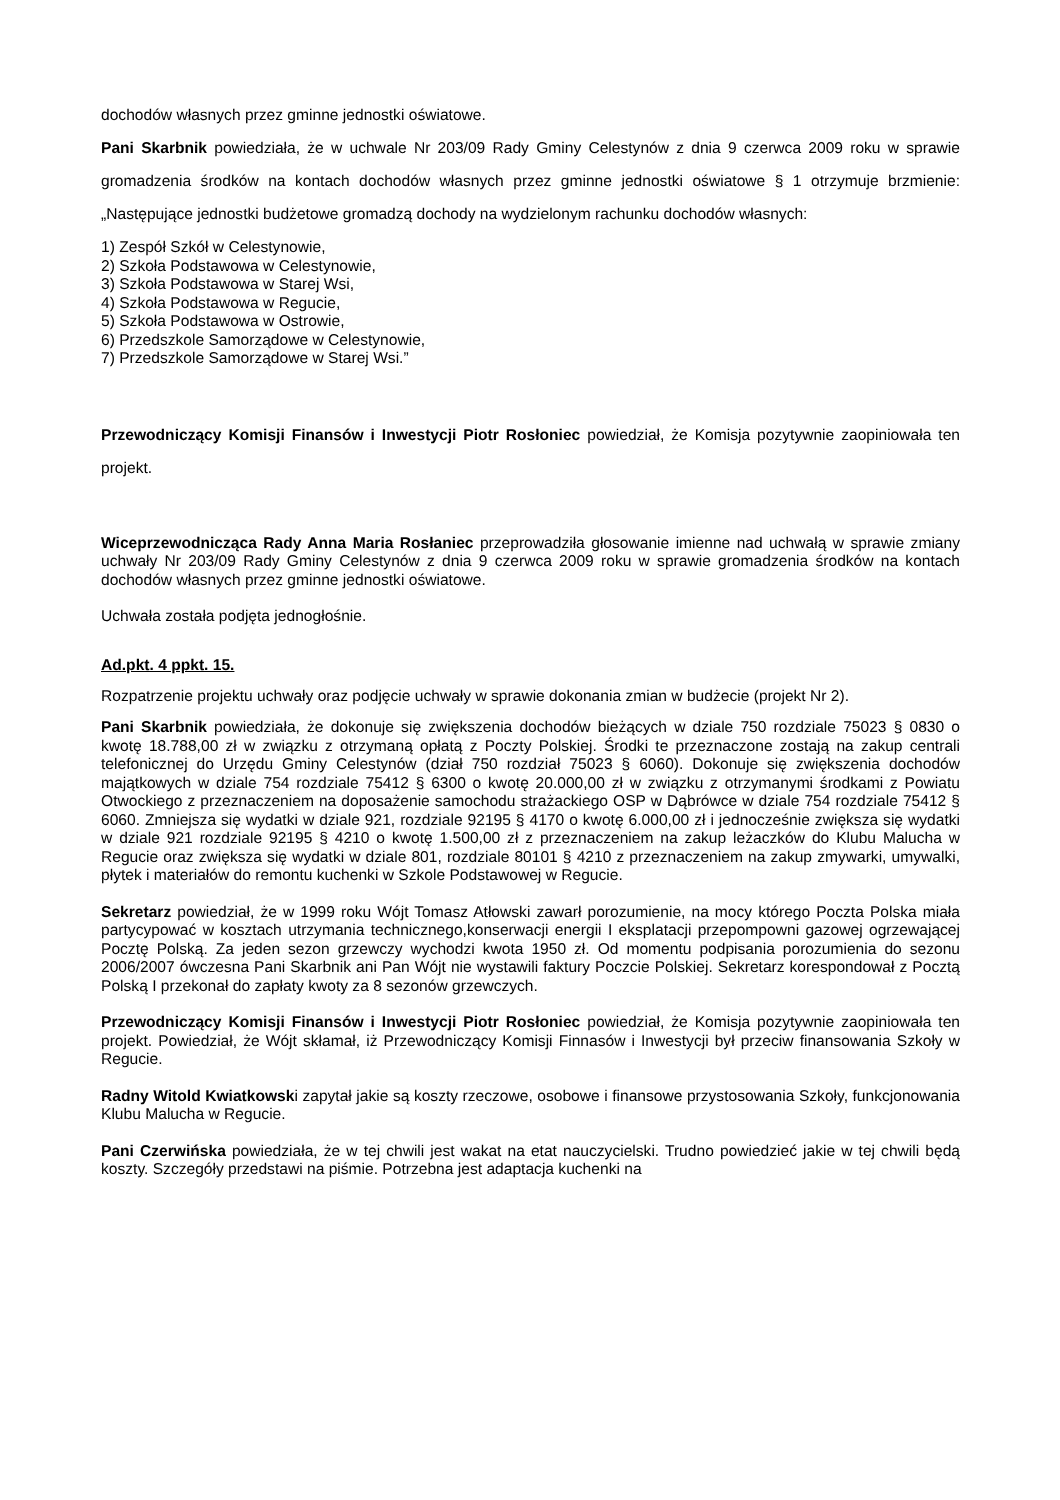dochodów własnych przez gminne jednostki oświatowe.
Pani Skarbnik powiedziała, że w uchwale Nr 203/09 Rady Gminy Celestynów z dnia 9 czerwca 2009 roku w sprawie gromadzenia środków na kontach dochodów własnych przez gminne jednostki oświatowe § 1 otrzymuje brzmienie: „Następujące jednostki budżetowe gromadzą dochody na wydzielonym rachunku dochodów własnych:
1) Zespół Szkół w Celestynowie,
2) Szkoła Podstawowa w Celestynowie,
3) Szkoła Podstawowa w Starej Wsi,
4) Szkoła Podstawowa w Regucie,
5) Szkoła Podstawowa w Ostrowie,
6) Przedszkole Samorządowe w Celestynowie,
7) Przedszkole Samorządowe w Starej Wsi.”
Przewodniczący Komisji Finansów i Inwestycji Piotr Rosłoniec powiedział, że Komisja pozytywnie zaopiniowała ten projekt.
Wiceprzewodnicząca Rady Anna Maria Rosłaniec przeprowadziła głosowanie imienne nad uchwałą w sprawie zmiany uchwały Nr 203/09 Rady Gminy Celestynów z dnia 9 czerwca 2009 roku w sprawie gromadzenia środków na kontach dochodów własnych przez gminne jednostki oświatowe.
Uchwała została podjęta jednogłośnie.
Ad.pkt. 4 ppkt. 15.
Rozpatrzenie projektu uchwały oraz podjęcie uchwały w sprawie dokonania zmian w budżecie (projekt Nr 2).
Pani Skarbnik powiedziała, że dokonuje się zwiększenia dochodów bieżących w dziale 750 rozdziale 75023 § 0830 o kwotę 18.788,00 zł w związku z otrzymaną opłatą z Poczty Polskiej. Środki te przeznaczone zostają na zakup centrali telefonicznej do Urzędu Gminy Celestynów (dział 750 rozdział 75023 § 6060). Dokonuje się zwiększenia dochodów majątkowych w dziale 754 rozdziale 75412 § 6300 o kwotę 20.000,00 zł w związku z otrzymanymi środkami z Powiatu Otwockiego z przeznaczeniem na doposażenie samochodu strażackiego OSP w Dąbrówce w dziale 754 rozdziale 75412 § 6060. Zmniejsza się wydatki w dziale 921, rozdziale 92195 § 4170 o kwotę 6.000,00 zł i jednocześnie zwiększa się wydatki w dziale 921 rozdziale 92195 § 4210 o kwotę 1.500,00 zł z przeznaczeniem na zakup leżaczków do Klubu Malucha w Regucie oraz zwiększa się wydatki w dziale 801, rozdziale 80101 § 4210 z przeznaczeniem na zakup zmywarki, umywalki, płytek i materiałów do remontu kuchenki w Szkole Podstawowej w Regucie.
Sekretarz powiedział, że w 1999 roku Wójt Tomasz Atłowski zawarł porozumienie, na mocy którego Poczta Polska miała partycypować w kosztach utrzymania technicznego,konserwacji energii I eksplatacji przepompowni gazowej ogrzewającej Pocztę Polską. Za jeden sezon grzewczy wychodzi kwota 1950 zł. Od momentu podpisania porozumienia do sezonu 2006/2007 ówczesna Pani Skarbnik ani Pan Wójt nie wystawili faktury Poczcie Polskiej. Sekretarz korespondował z Pocztą Polską I przekonał do zapłaty kwoty za 8 sezonów grzewczych.
Przewodniczący Komisji Finansów i Inwestycji Piotr Rosłoniec powiedział, że Komisja pozytywnie zaopiniowała ten projekt. Powiedział, że Wójt skłamał, iż Przewodniczący Komisji Finnasów i Inwestycji był przeciw finansowania Szkoły w Regucie.
Radny Witold Kwiatkowski zapytał jakie są koszty rzeczowe, osobowe i finansowe przystosowania Szkoły, funkcjonowania Klubu Malucha w Regucie.
Pani Czerwińska powiedziała, że w tej chwili jest wakat na etat nauczycielski. Trudno powiedzieć jakie w tej chwili będą koszty. Szczegóły przedstawi na piśmie. Potrzebna jest adaptacja kuchenki na